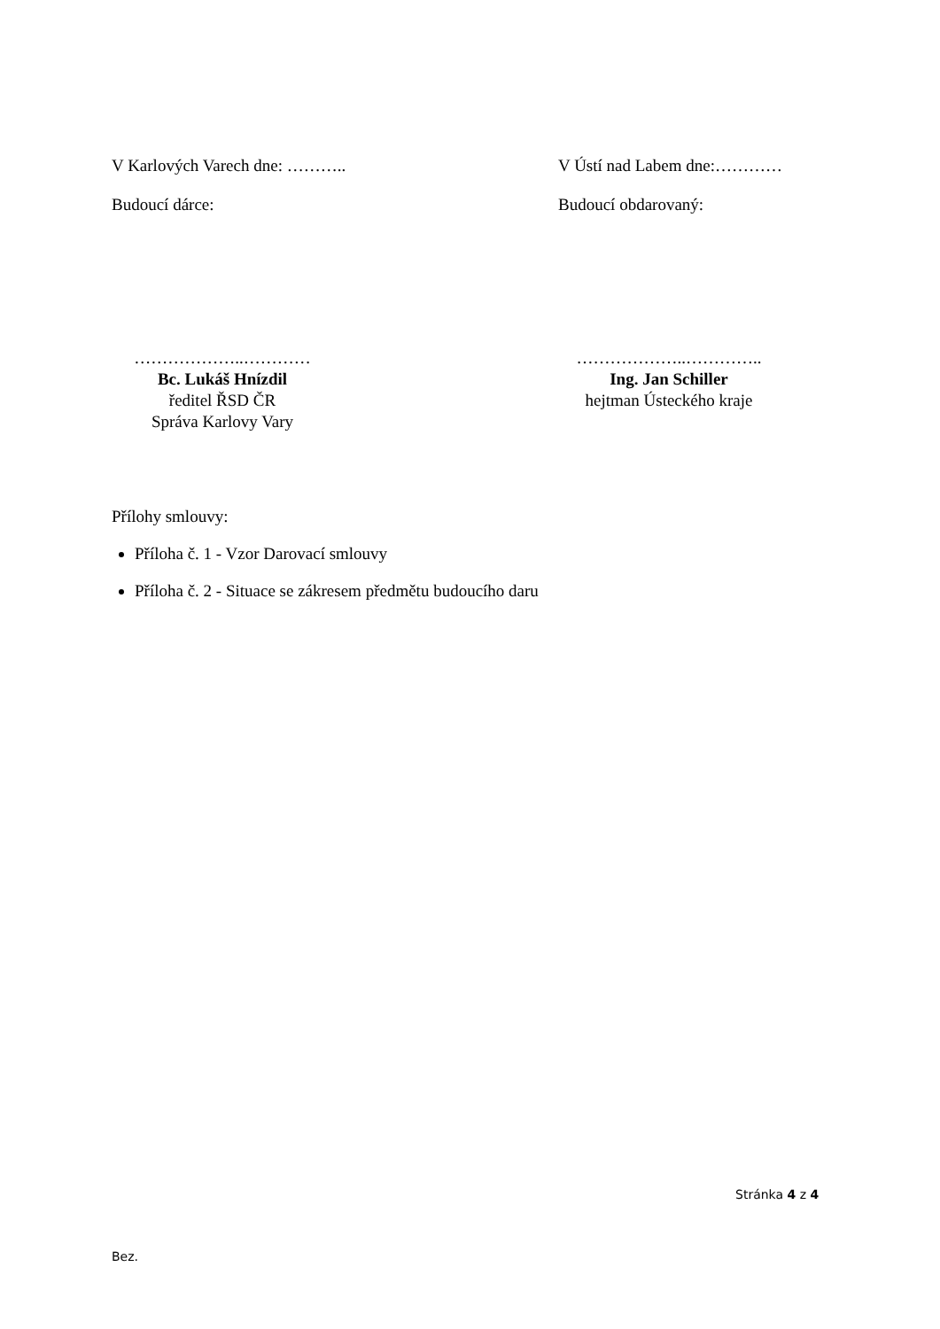V Karlových Varech dne: ……….. V Ústí nad Labem dne:…………
Budoucí dárce: Budoucí obdarovaný:
………………..…………
Bc. Lukáš Hnízdil
ředitel ŘSD ČR
Správa Karlovy Vary
………………..…………..
Ing. Jan Schiller
hejtman Ústeckého kraje
Přílohy smlouvy:
Příloha č. 1 - Vzor Darovací smlouvy
Příloha č. 2 - Situace se zákresem předmětu budoucího daru
Stránka 4 z 4
Bez.